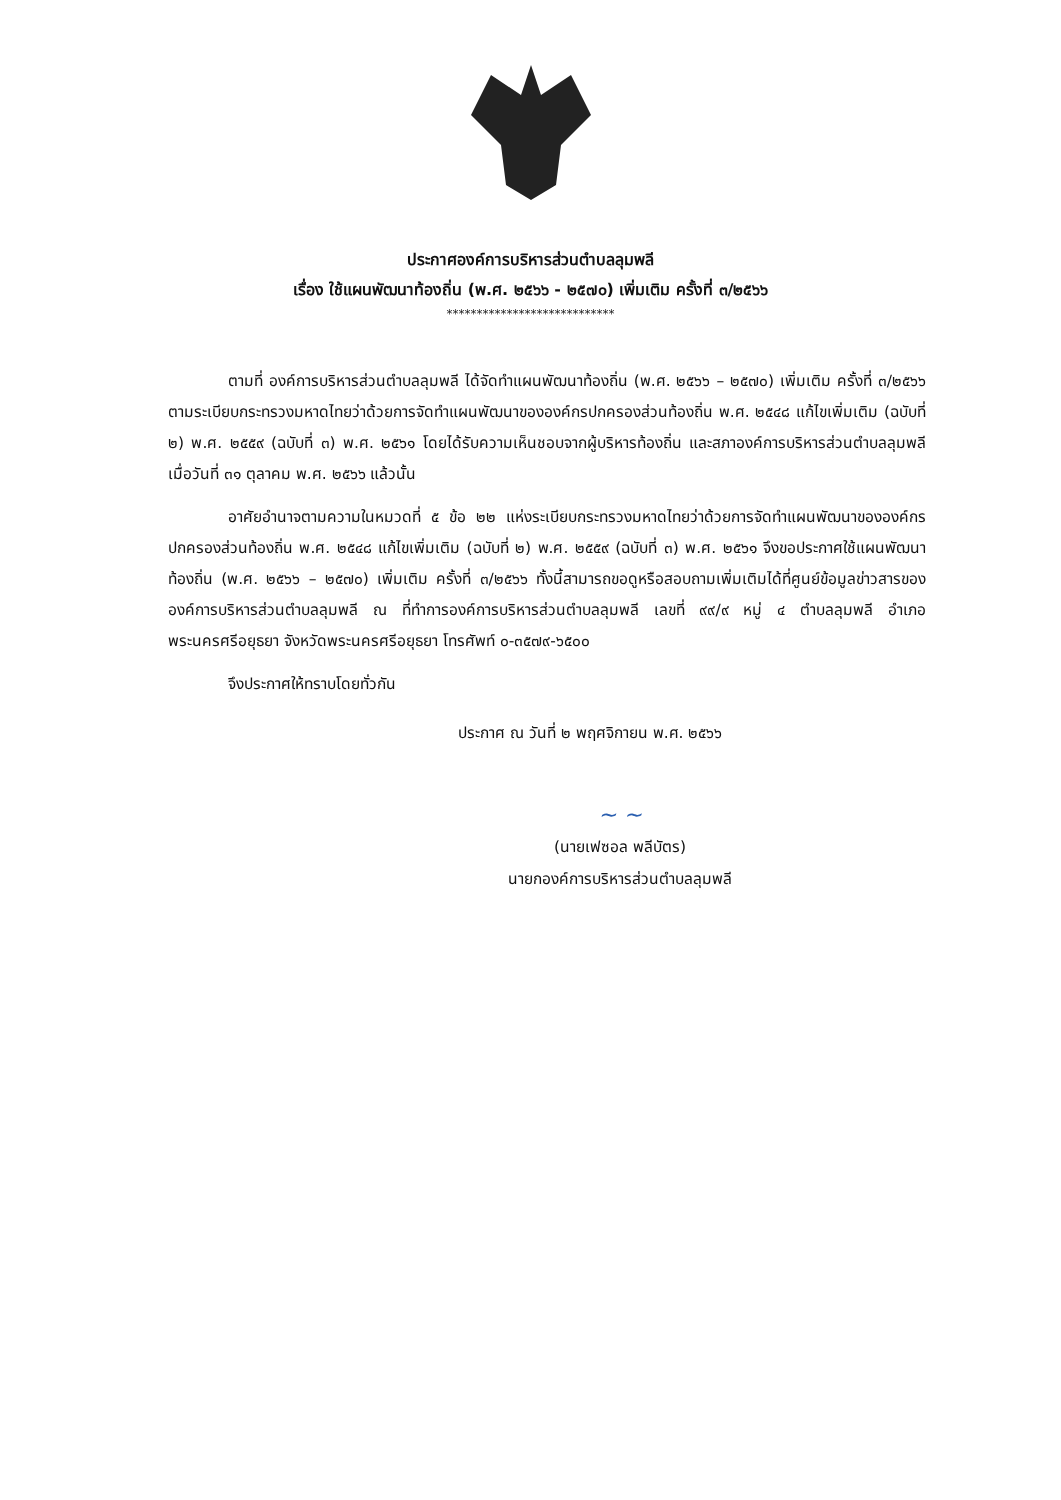ประกาศองค์การบริหารส่วนตำบลลุมพลี
เรื่อง ใช้แผนพัฒนาท้องถิ่น (พ.ศ. ๒๕๖๖ - ๒๕๗๐) เพิ่มเติม ครั้งที่ ๓/๒๕๖๖
****************************
ตามที่ องค์การบริหารส่วนตำบลลุมพลี ได้จัดทำแผนพัฒนาท้องถิ่น (พ.ศ. ๒๕๖๖ – ๒๕๗๐) เพิ่มเติม ครั้งที่ ๓/๒๕๖๖ ตามระเบียบกระทรวงมหาดไทยว่าด้วยการจัดทำแผนพัฒนาขององค์กรปกครองส่วนท้องถิ่น พ.ศ. ๒๕๔๘ แก้ไขเพิ่มเติม (ฉบับที่ ๒) พ.ศ. ๒๕๕๙ (ฉบับที่ ๓) พ.ศ. ๒๕๖๑ โดยได้รับความเห็นชอบจากผู้บริหารท้องถิ่น และสภาองค์การบริหารส่วนตำบลลุมพลี เมื่อวันที่ ๓๑ ตุลาคม พ.ศ. ๒๕๖๖ แล้วนั้น
อาศัยอำนาจตามความในหมวดที่ ๕ ข้อ ๒๒ แห่งระเบียบกระทรวงมหาดไทยว่าด้วยการจัดทำแผนพัฒนาขององค์กรปกครองส่วนท้องถิ่น พ.ศ. ๒๕๔๘ แก้ไขเพิ่มเติม (ฉบับที่ ๒) พ.ศ. ๒๕๕๙ (ฉบับที่ ๓) พ.ศ. ๒๕๖๑ จึงขอประกาศใช้แผนพัฒนาท้องถิ่น (พ.ศ. ๒๕๖๖ – ๒๕๗๐) เพิ่มเติม ครั้งที่ ๓/๒๕๖๖ ทั้งนี้สามารถขอดูหรือสอบถามเพิ่มเติมได้ที่ศูนย์ข้อมูลข่าวสารขององค์การบริหารส่วนตำบลลุมพลี ณ ที่ทำการองค์การบริหารส่วนตำบลลุมพลี เลขที่ ๙๙/๙ หมู่ ๔ ตำบลลุมพลี อำเภอพระนครศรีอยุธยา จังหวัดพระนครศรีอยุธยา โทรศัพท์ ๐-๓๕๗๙-๖๕๐๐
จึงประกาศให้ทราบโดยทั่วกัน
ประกาศ ณ วันที่ ๒ พฤศจิกายน พ.ศ. ๒๕๖๖
~ ~
(นายเฟซอล พลีบัตร)
นายกองค์การบริหารส่วนตำบลลุมพลี